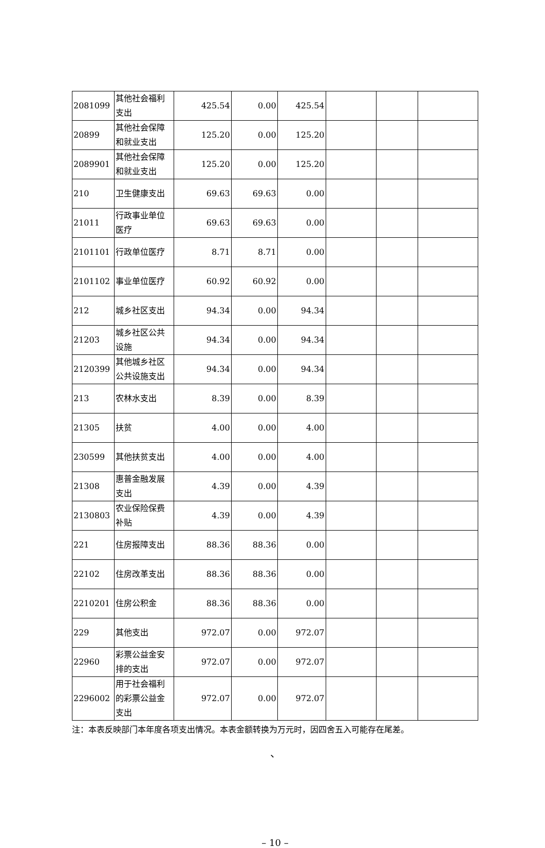| 2081099 | 其他社会福利支出 | 425.54 | 0.00 | 425.54 | | | |
| 20899 | 其他社会保障和就业支出 | 125.20 | 0.00 | 125.20 | | | |
| 2089901 | 其他社会保障和就业支出 | 125.20 | 0.00 | 125.20 | | | |
| 210 | 卫生健康支出 | 69.63 | 69.63 | 0.00 | | | |
| 21011 | 行政事业单位医疗 | 69.63 | 69.63 | 0.00 | | | |
| 2101101 | 行政单位医疗 | 8.71 | 8.71 | 0.00 | | | |
| 2101102 | 事业单位医疗 | 60.92 | 60.92 | 0.00 | | | |
| 212 | 城乡社区支出 | 94.34 | 0.00 | 94.34 | | | |
| 21203 | 城乡社区公共设施 | 94.34 | 0.00 | 94.34 | | | |
| 2120399 | 其他城乡社区公共设施支出 | 94.34 | 0.00 | 94.34 | | | |
| 213 | 农林水支出 | 8.39 | 0.00 | 8.39 | | | |
| 21305 | 扶贫 | 4.00 | 0.00 | 4.00 | | | |
| 230599 | 其他扶贫支出 | 4.00 | 0.00 | 4.00 | | | |
| 21308 | 惠普金融发展支出 | 4.39 | 0.00 | 4.39 | | | |
| 2130803 | 农业保险保费补贴 | 4.39 | 0.00 | 4.39 | | | |
| 221 | 住房报障支出 | 88.36 | 88.36 | 0.00 | | | |
| 22102 | 住房改革支出 | 88.36 | 88.36 | 0.00 | | | |
| 2210201 | 住房公积金 | 88.36 | 88.36 | 0.00 | | | |
| 229 | 其他支出 | 972.07 | 0.00 | 972.07 | | | |
| 22960 | 彩票公益金安排的支出 | 972.07 | 0.00 | 972.07 | | | |
| 2296002 | 用于社会福利的彩票公益金支出 | 972.07 | 0.00 | 972.07 | | | |
注：本表反映部门本年度各项支出情况。本表金额转换为万元时，因四舍五入可能存在尾差。
、
– 10 –